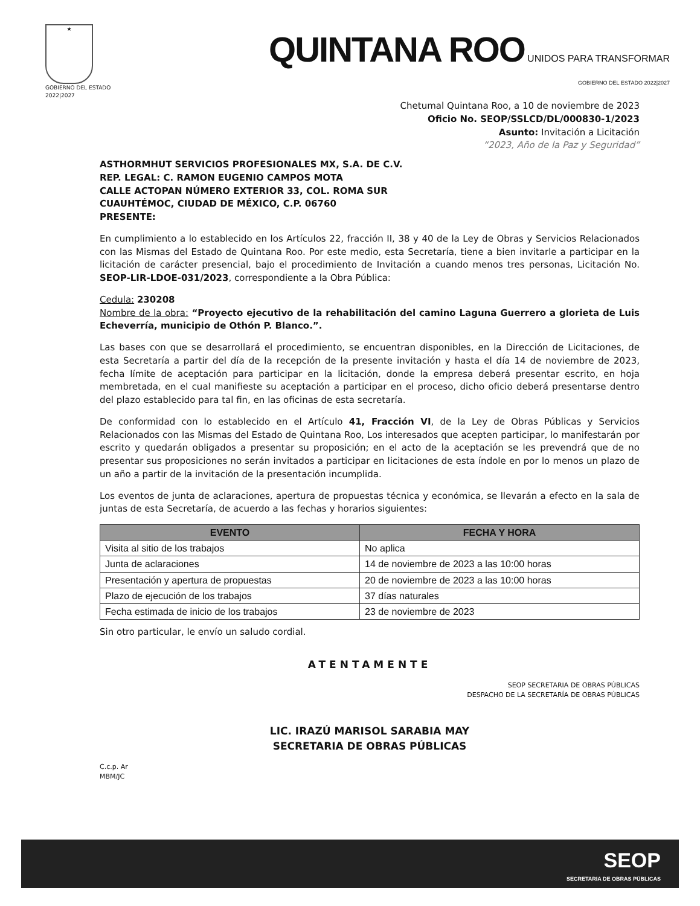★
GOBIERNO DEL ESTADO
2022|2027
QUINTANA ROO UNIDOS PARA TRANSFORMAR
GOBIERNO DEL ESTADO 2022|2027
Chetumal Quintana Roo, a 10 de noviembre de 2023
Oficio No. SEOP/SSLCD/DL/000830-1/2023
Asunto: Invitación a Licitación
“2023, Año de la Paz y Seguridad”
ASTHORMHUT SERVICIOS PROFESIONALES MX, S.A. DE C.V.
REP. LEGAL: C. RAMON EUGENIO CAMPOS MOTA
CALLE ACTOPAN NÚMERO EXTERIOR 33, COL. ROMA SUR
CUAUHTÉMOC, CIUDAD DE MÉXICO, C.P. 06760
PRESENTE:
En cumplimiento a lo establecido en los Artículos 22, fracción II, 38 y 40 de la Ley de Obras y Servicios Relacionados con las Mismas del Estado de Quintana Roo. Por este medio, esta Secretaría, tiene a bien invitarle a participar en la licitación de carácter presencial, bajo el procedimiento de Invitación a cuando menos tres personas, Licitación No. SEOP-LIR-LDOE-031/2023, correspondiente a la Obra Pública:
Cedula: 230208
Nombre de la obra: “Proyecto ejecutivo de la rehabilitación del camino Laguna Guerrero a glorieta de Luis Echeverría, municipio de Othón P. Blanco.”.
Las bases con que se desarrollará el procedimiento, se encuentran disponibles, en la Dirección de Licitaciones, de esta Secretaría a partir del día de la recepción de la presente invitación y hasta el día 14 de noviembre de 2023, fecha límite de aceptación para participar en la licitación, donde la empresa deberá presentar escrito, en hoja membretada, en el cual manifieste su aceptación a participar en el proceso, dicho oficio deberá presentarse dentro del plazo establecido para tal fin, en las oficinas de esta secretaría.
De conformidad con lo establecido en el Artículo 41, Fracción VI, de la Ley de Obras Públicas y Servicios Relacionados con las Mismas del Estado de Quintana Roo, Los interesados que acepten participar, lo manifestarán por escrito y quedarán obligados a presentar su proposición; en el acto de la aceptación se les prevendrá que de no presentar sus proposiciones no serán invitados a participar en licitaciones de esta índole en por lo menos un plazo de un año a partir de la invitación de la presentación incumplida.
Los eventos de junta de aclaraciones, apertura de propuestas técnica y económica, se llevarán a efecto en la sala de juntas de esta Secretaría, de acuerdo a las fechas y horarios siguientes:
| EVENTO | FECHA Y HORA |
| --- | --- |
| Visita al sitio de los trabajos | No aplica |
| Junta de aclaraciones | 14 de noviembre de 2023 a las 10:00 horas |
| Presentación y apertura de propuestas | 20 de noviembre de 2023 a las 10:00 horas |
| Plazo de ejecución de los trabajos | 37 días naturales |
| Fecha estimada de inicio de los trabajos | 23 de noviembre de 2023 |
Sin otro particular, le envío un saludo cordial.
ATENTAMENTE
SEOP SECRETARIA DE OBRAS PÚBLICAS
DESPACHO DE LA SECRETARÍA DE OBRAS PÚBLICAS
LIC. IRAZÚ MARISOL SARABIA MAY
SECRETARIA DE OBRAS PÚBLICAS
C.c.p. Ar
MBM/JC
SEOP
SECRETARIA DE OBRAS PÚBLICAS